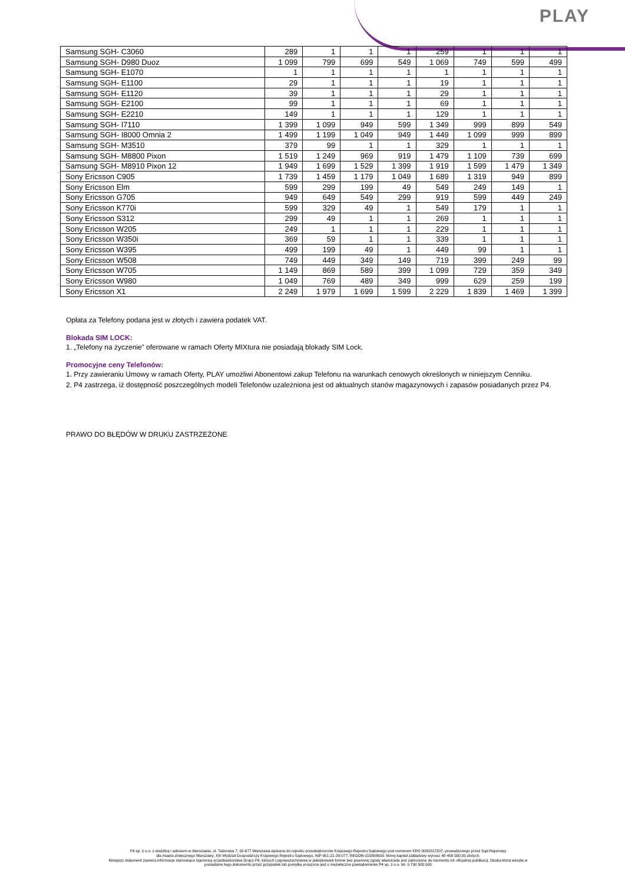PLAY
| Samsung SGH- C3060 | 289 | 1 | 1 | 1 | 259 | 1 | 1 | 1 |
| Samsung SGH- D980 Duoz | 1 099 | 799 | 699 | 549 | 1 069 | 749 | 599 | 499 |
| Samsung SGH- E1070 | 1 | 1 | 1 | 1 | 1 | 1 | 1 | 1 |
| Samsung SGH- E1100 | 29 | 1 | 1 | 1 | 19 | 1 | 1 | 1 |
| Samsung SGH- E1120 | 39 | 1 | 1 | 1 | 29 | 1 | 1 | 1 |
| Samsung SGH- E2100 | 99 | 1 | 1 | 1 | 69 | 1 | 1 | 1 |
| Samsung SGH- E2210 | 149 | 1 | 1 | 1 | 129 | 1 | 1 | 1 |
| Samsung SGH- I7110 | 1 399 | 1 099 | 949 | 599 | 1 349 | 999 | 899 | 549 |
| Samsung SGH- I8000 Omnia 2 | 1 499 | 1 199 | 1 049 | 949 | 1 449 | 1 099 | 999 | 899 |
| Samsung SGH- M3510 | 379 | 99 | 1 | 1 | 329 | 1 | 1 | 1 |
| Samsung SGH- M8800 Pixon | 1 519 | 1 249 | 969 | 919 | 1 479 | 1 109 | 739 | 699 |
| Samsung SGH- M8910 Pixon 12 | 1 949 | 1 699 | 1 529 | 1 399 | 1 919 | 1 599 | 1 479 | 1 349 |
| Sony Ericsson C905 | 1 739 | 1 459 | 1 179 | 1 049 | 1 689 | 1 319 | 949 | 899 |
| Sony Ericsson Elm | 599 | 299 | 199 | 49 | 549 | 249 | 149 | 1 |
| Sony Ericsson G705 | 949 | 649 | 549 | 299 | 919 | 599 | 449 | 249 |
| Sony Ericsson K770i | 599 | 329 | 49 | 1 | 549 | 179 | 1 | 1 |
| Sony Ericsson S312 | 299 | 49 | 1 | 1 | 269 | 1 | 1 | 1 |
| Sony Ericsson W205 | 249 | 1 | 1 | 1 | 229 | 1 | 1 | 1 |
| Sony Ericsson W350i | 369 | 59 | 1 | 1 | 339 | 1 | 1 | 1 |
| Sony Ericsson W395 | 499 | 199 | 49 | 1 | 449 | 99 | 1 | 1 |
| Sony Ericsson W508 | 749 | 449 | 349 | 149 | 719 | 399 | 249 | 99 |
| Sony Ericsson W705 | 1 149 | 869 | 589 | 399 | 1 099 | 729 | 359 | 349 |
| Sony Ericsson W980 | 1 049 | 769 | 489 | 349 | 999 | 629 | 259 | 199 |
| Sony Ericsson X1 | 2 249 | 1 979 | 1 699 | 1 599 | 2 229 | 1 839 | 1 469 | 1 399 |
Opłata za Telefony podana jest w złotych i zawiera podatek VAT.
Blokada SIM LOCK:
1. „Telefony na życzenie” oferowane w ramach Oferty MIXtura nie posiadają blokady SIM Lock.
Promocyjne ceny Telefonów:
1. Przy zawieraniu Umowy w ramach Oferty, PLAY umożliwi Abonentowi zakup Telefonu na warunkach cenowych określonych w niniejszym Cenniku.
2. P4 zastrzega, iż dostępność poszczególnych modeli Telefonów uzależniona jest od aktualnych stanów magazynowych i zapasów posiadanych przez P4.
PRAWO DO BŁĘDÓW W DRUKU ZASTRZEŻONE
P4 sp. z o.o. z siedzibą i adresem w Warszawie, ul. Taśmowa 7, 02-677 Warszawa wpisana do rejestru przedsiębiorców Krajowego Rejestru Sądowego pod numerem KRS 0000217207, prowadzonego przez Sąd Rejonowy
dla miasta stołecznego Warszawy, XIII Wydział Gospodarczy Krajowego Rejestru Sądowego, NIP 951-21-20-077, REGON 015808609, której kapitał zakładowy wynosi: 48 456 500,00 złotych.
Niniejszy dokument zawiera informacje stanowiące tajemnicę przedsiębiorstwa Grupy P4, których rozpowszechnianie w jakiejkolwiek formie bez pisemnej zgody właściciela jest zabronione do momentu ich oficjalnej publikacji. Osoba która weszła w
posiadanie tego dokumentu przez przypadek lub pomyłkę proszona jest o niezwłoczne powiadomienie P4 sp. z o.o. tel. 0 790 500 500